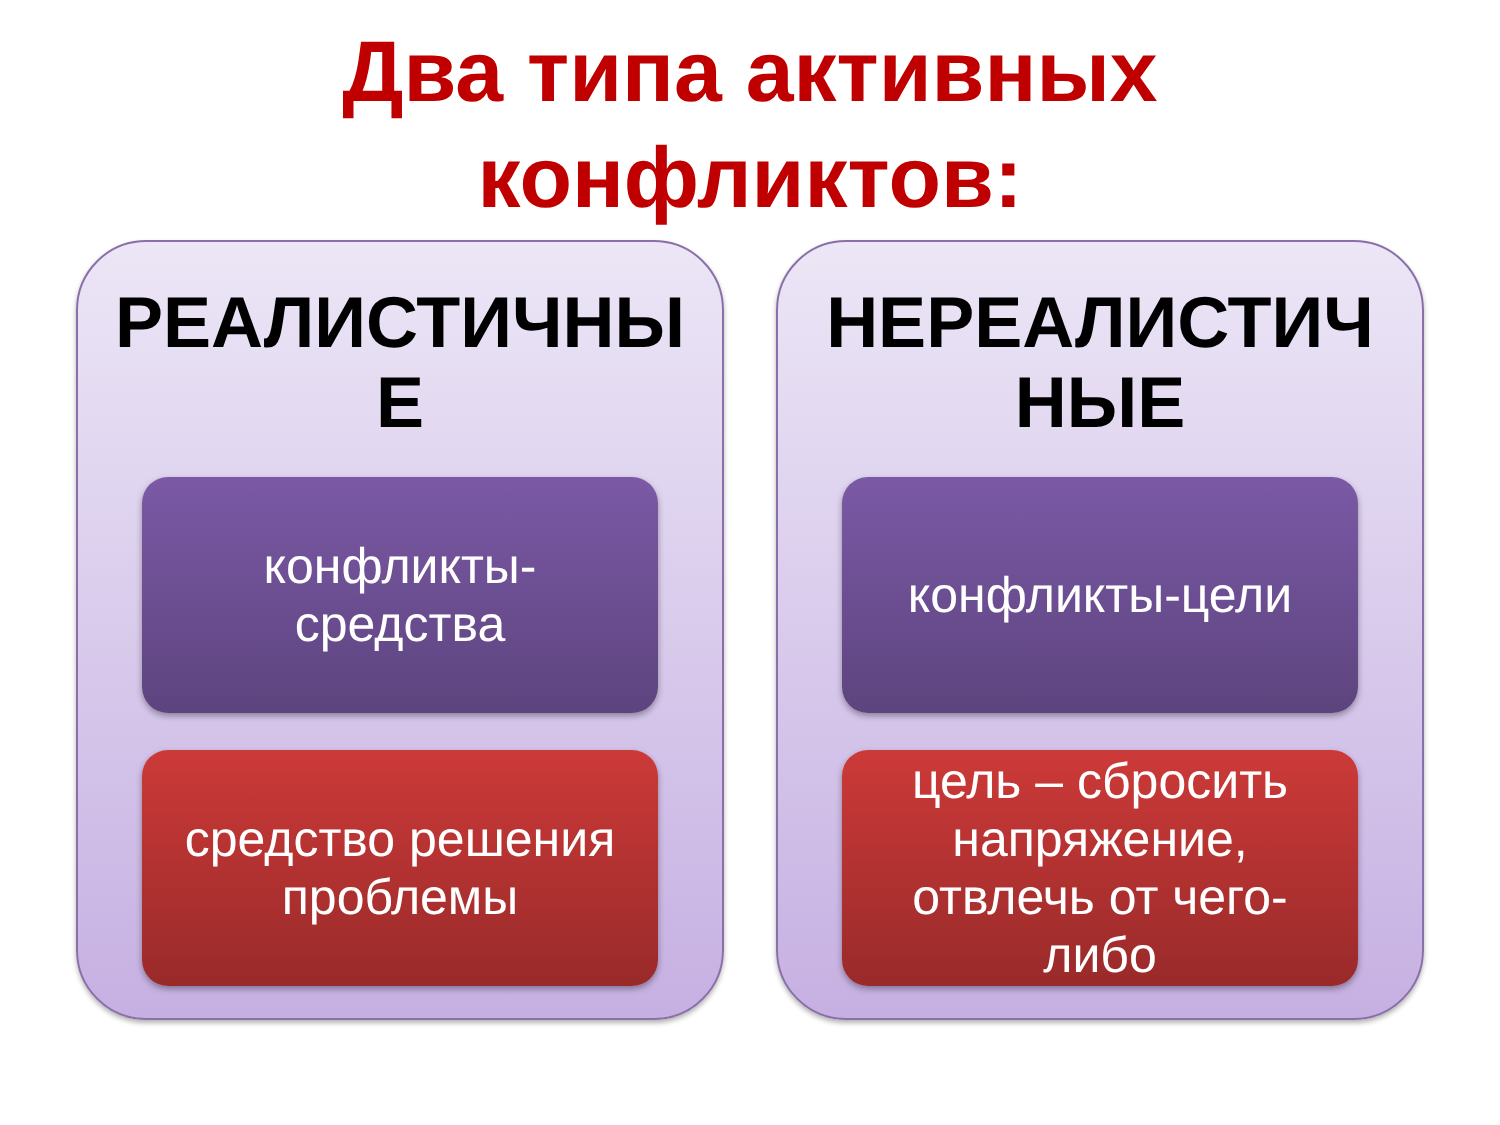Два типа активных
конфликтов:
РЕАЛИСТИЧНЫ
Е
конфликты-
средства
средство решения
проблемы
НЕРЕАЛИСТИЧ
НЫЕ
конфликты-цели
цель – сбросить
напряжение,
отвлечь от чего-
либо